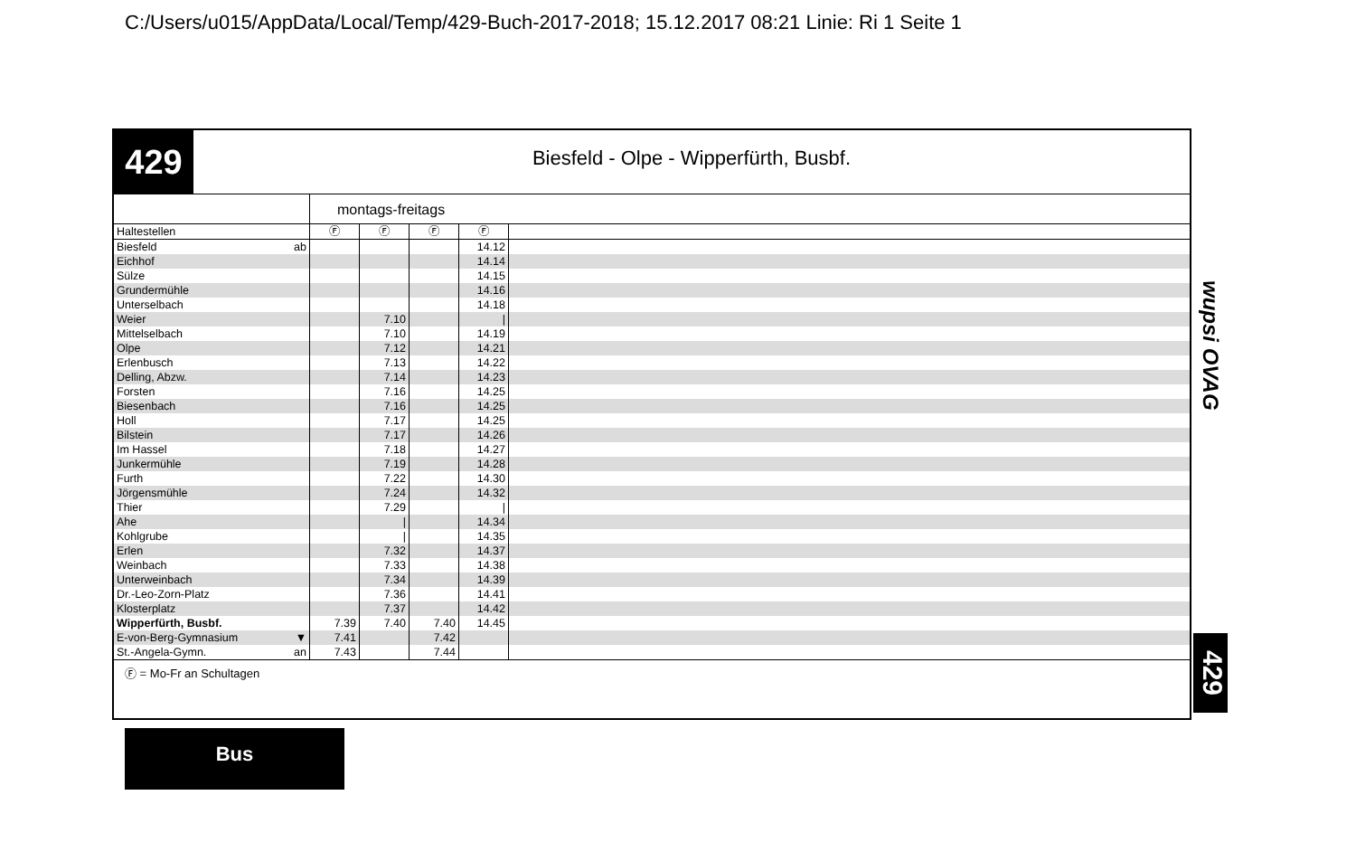C:/Users/u015/AppData/Local/Temp/429-Buch-2017-2018; 15.12.2017 08:21 Linie: Ri 1 Seite 1
429
Biesfeld - Olpe - Wipperfürth, Busbf.
| | montags-freitags | | | | |
| --- | --- | --- | --- | --- | --- |
| Haltestellen | Ⓕ | Ⓕ | Ⓕ | Ⓕ | |
| Biesfeld ab | | | | 14.12 | |
| Eichhof | | | | 14.14 | |
| Sülze | | | | 14.15 | |
| Grundermühle | | | | 14.16 | |
| Unterselbach | | | | 14.18 | |
| Weier | | 7.10 | | / | |
| Mittelselbach | | 7.10 | | 14.19 | |
| Olpe | | 7.12 | | 14.21 | |
| Erlenbusch | | 7.13 | | 14.22 | |
| Delling, Abzw. | | 7.14 | | 14.23 | |
| Forsten | | 7.16 | | 14.25 | |
| Biesenbach | | 7.16 | | 14.25 | |
| Holl | | 7.17 | | 14.25 | |
| Bilstein | | 7.17 | | 14.26 | |
| Im Hassel | | 7.18 | | 14.27 | |
| Junkermühle | | 7.19 | | 14.28 | |
| Furth | | 7.22 | | 14.30 | |
| Jörgensmühle | | 7.24 | | 14.32 | |
| Thier | | 7.29 | | / | |
| Ahe | | / | | 14.34 | |
| Kohlgrube | | / | | 14.35 | |
| Erlen | | 7.32 | | 14.37 | |
| Weinbach | | 7.33 | | 14.38 | |
| Unterweinbach | | 7.34 | | 14.39 | |
| Dr.-Leo-Zorn-Platz | | 7.36 | | 14.41 | |
| Klosterplatz | | 7.37 | | 14.42 | |
| Wipperfürth, Busbf. | 7.39 | 7.40 | 7.40 | 14.45 | |
| E-von-Berg-Gymnasium ▼ | 7.41 | | 7.42 | | |
| St.-Angela-Gymn. an | 7.43 | | 7.44 | | |
Ⓕ = Mo-Fr an Schultagen
wupsi OVAG
429
Bus